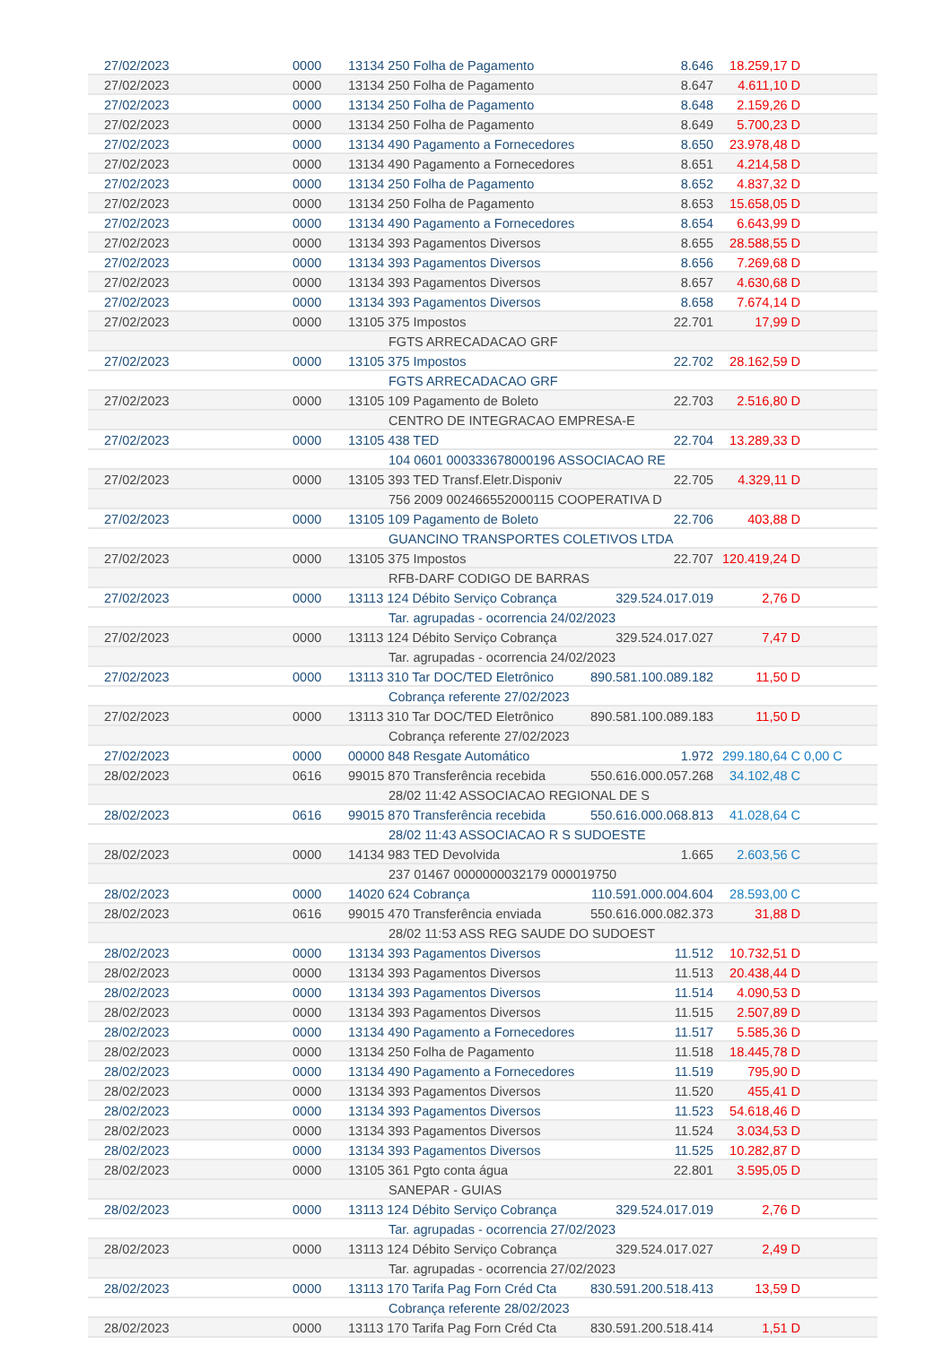| 27/02/2023 | 0000 | 13134 250 Folha de Pagamento | 8.646 | 18.259,17 D | |
| 27/02/2023 | 0000 | 13134 250 Folha de Pagamento | 8.647 | 4.611,10 D | |
| 27/02/2023 | 0000 | 13134 250 Folha de Pagamento | 8.648 | 2.159,26 D | |
| 27/02/2023 | 0000 | 13134 250 Folha de Pagamento | 8.649 | 5.700,23 D | |
| 27/02/2023 | 0000 | 13134 490 Pagamento a Fornecedores | 8.650 | 23.978,48 D | |
| 27/02/2023 | 0000 | 13134 490 Pagamento a Fornecedores | 8.651 | 4.214,58 D | |
| 27/02/2023 | 0000 | 13134 250 Folha de Pagamento | 8.652 | 4.837,32 D | |
| 27/02/2023 | 0000 | 13134 250 Folha de Pagamento | 8.653 | 15.658,05 D | |
| 27/02/2023 | 0000 | 13134 490 Pagamento a Fornecedores | 8.654 | 6.643,99 D | |
| 27/02/2023 | 0000 | 13134 393 Pagamentos Diversos | 8.655 | 28.588,55 D | |
| 27/02/2023 | 0000 | 13134 393 Pagamentos Diversos | 8.656 | 7.269,68 D | |
| 27/02/2023 | 0000 | 13134 393 Pagamentos Diversos | 8.657 | 4.630,68 D | |
| 27/02/2023 | 0000 | 13134 393 Pagamentos Diversos | 8.658 | 7.674,14 D | |
| 27/02/2023 | 0000 | 13105 375 Impostos | 22.701 | 17,99 D | |
| | | FGTS ARRECADACAO GRF | | | |
| 27/02/2023 | 0000 | 13105 375 Impostos | 22.702 | 28.162,59 D | |
| | | FGTS ARRECADACAO GRF | | | |
| 27/02/2023 | 0000 | 13105 109 Pagamento de Boleto | 22.703 | 2.516,80 D | |
| | | CENTRO DE INTEGRACAO EMPRESA-E | | | |
| 27/02/2023 | 0000 | 13105 438 TED | 22.704 | 13.289,33 D | |
| | | 104 0601 000333678000196 ASSOCIACAO RE | | | |
| 27/02/2023 | 0000 | 13105 393 TED Transf.Eletr.Disponiv | 22.705 | 4.329,11 D | |
| | | 756 2009 002466552000115 COOPERATIVA D | | | |
| 27/02/2023 | 0000 | 13105 109 Pagamento de Boleto | 22.706 | 403,88 D | |
| | | GUANCINO TRANSPORTES COLETIVOS LTDA | | | |
| 27/02/2023 | 0000 | 13105 375 Impostos | 22.707 | 120.419,24 D | |
| | | RFB-DARF CODIGO DE BARRAS | | | |
| 27/02/2023 | 0000 | 13113 124 Débito Serviço Cobrança | 329.524.017.019 | 2,76 D | |
| | | Tar. agrupadas - ocorrencia 24/02/2023 | | | |
| 27/02/2023 | 0000 | 13113 124 Débito Serviço Cobrança | 329.524.017.027 | 7,47 D | |
| | | Tar. agrupadas - ocorrencia 24/02/2023 | | | |
| 27/02/2023 | 0000 | 13113 310 Tar DOC/TED Eletrônico | 890.581.100.089.182 | 11,50 D | |
| | | Cobrança referente 27/02/2023 | | | |
| 27/02/2023 | 0000 | 13113 310 Tar DOC/TED Eletrônico | 890.581.100.089.183 | 11,50 D | |
| | | Cobrança referente 27/02/2023 | | | |
| 27/02/2023 | 0000 | 00000 848 Resgate Automático | 1.972 | 299.180,64 C | 0,00 C |
| 28/02/2023 | 0616 | 99015 870 Transferência recebida | 550.616.000.057.268 | 34.102,48 C | |
| | | 28/02 11:42 ASSOCIACAO REGIONAL DE S | | | |
| 28/02/2023 | 0616 | 99015 870 Transferência recebida | 550.616.000.068.813 | 41.028,64 C | |
| | | 28/02 11:43 ASSOCIACAO R S SUDOESTE | | | |
| 28/02/2023 | 0000 | 14134 983 TED Devolvida | 1.665 | 2.603,56 C | |
| | | 237 01467 0000000032179 000019750 | | | |
| 28/02/2023 | 0000 | 14020 624 Cobrança | 110.591.000.004.604 | 28.593,00 C | |
| 28/02/2023 | 0616 | 99015 470 Transferência enviada | 550.616.000.082.373 | 31,88 D | |
| | | 28/02 11:53 ASS REG SAUDE DO SUDOEST | | | |
| 28/02/2023 | 0000 | 13134 393 Pagamentos Diversos | 11.512 | 10.732,51 D | |
| 28/02/2023 | 0000 | 13134 393 Pagamentos Diversos | 11.513 | 20.438,44 D | |
| 28/02/2023 | 0000 | 13134 393 Pagamentos Diversos | 11.514 | 4.090,53 D | |
| 28/02/2023 | 0000 | 13134 393 Pagamentos Diversos | 11.515 | 2.507,89 D | |
| 28/02/2023 | 0000 | 13134 490 Pagamento a Fornecedores | 11.517 | 5.585,36 D | |
| 28/02/2023 | 0000 | 13134 250 Folha de Pagamento | 11.518 | 18.445,78 D | |
| 28/02/2023 | 0000 | 13134 490 Pagamento a Fornecedores | 11.519 | 795,90 D | |
| 28/02/2023 | 0000 | 13134 393 Pagamentos Diversos | 11.520 | 455,41 D | |
| 28/02/2023 | 0000 | 13134 393 Pagamentos Diversos | 11.523 | 54.618,46 D | |
| 28/02/2023 | 0000 | 13134 393 Pagamentos Diversos | 11.524 | 3.034,53 D | |
| 28/02/2023 | 0000 | 13134 393 Pagamentos Diversos | 11.525 | 10.282,87 D | |
| 28/02/2023 | 0000 | 13105 361 Pgto conta água | 22.801 | 3.595,05 D | |
| | | SANEPAR - GUIAS | | | |
| 28/02/2023 | 0000 | 13113 124 Débito Serviço Cobrança | 329.524.017.019 | 2,76 D | |
| | | Tar. agrupadas - ocorrencia 27/02/2023 | | | |
| 28/02/2023 | 0000 | 13113 124 Débito Serviço Cobrança | 329.524.017.027 | 2,49 D | |
| | | Tar. agrupadas - ocorrencia 27/02/2023 | | | |
| 28/02/2023 | 0000 | 13113 170 Tarifa Pag Forn Créd Cta | 830.591.200.518.413 | 13,59 D | |
| | | Cobrança referente 28/02/2023 | | | |
| 28/02/2023 | 0000 | 13113 170 Tarifa Pag Forn Créd Cta | 830.591.200.518.414 | 1,51 D | |